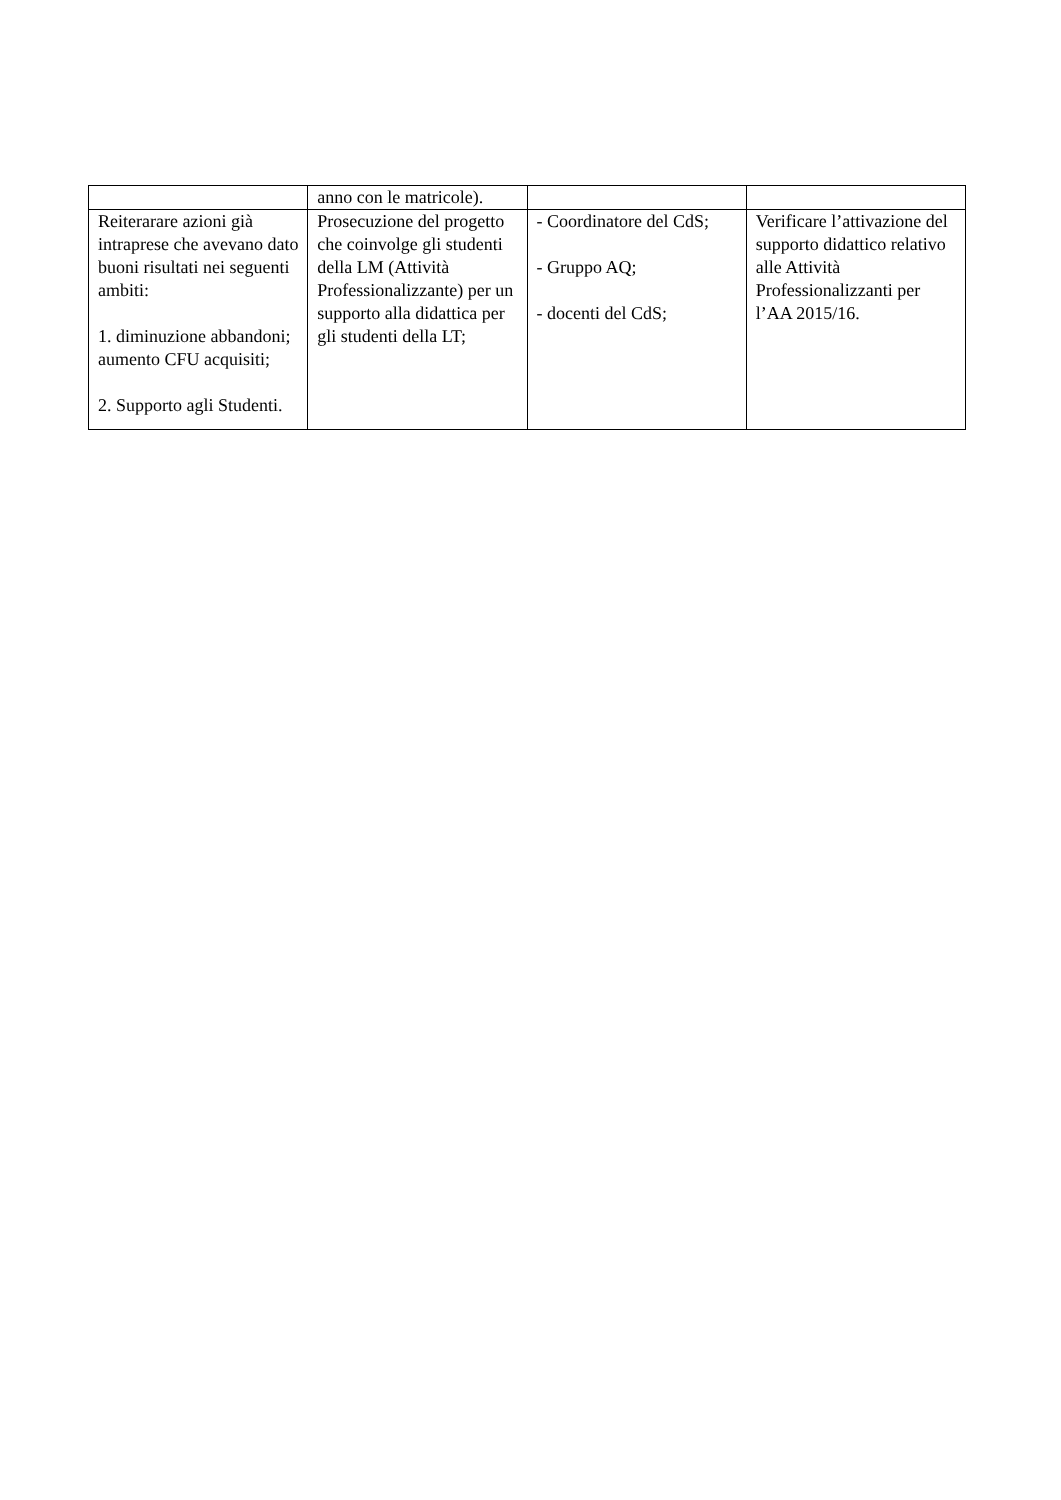| | anno con le matricole). | | |
| Reiterarare azioni già intraprese che avevano dato buoni risultati nei seguenti ambiti: 1. diminuzione abbandoni; aumento CFU acquisiti; 2. Supporto agli Studenti. | Prosecuzione del progetto che coinvolge gli studenti della LM (Attività Professionalizzante) per un supporto alla didattica per gli studenti della LT; | - Coordinatore del CdS; - Gruppo AQ; - docenti del CdS; | Verificare l’attivazione del supporto didattico relativo alle Attività Professionalizzanti per l’AA 2015/16. |